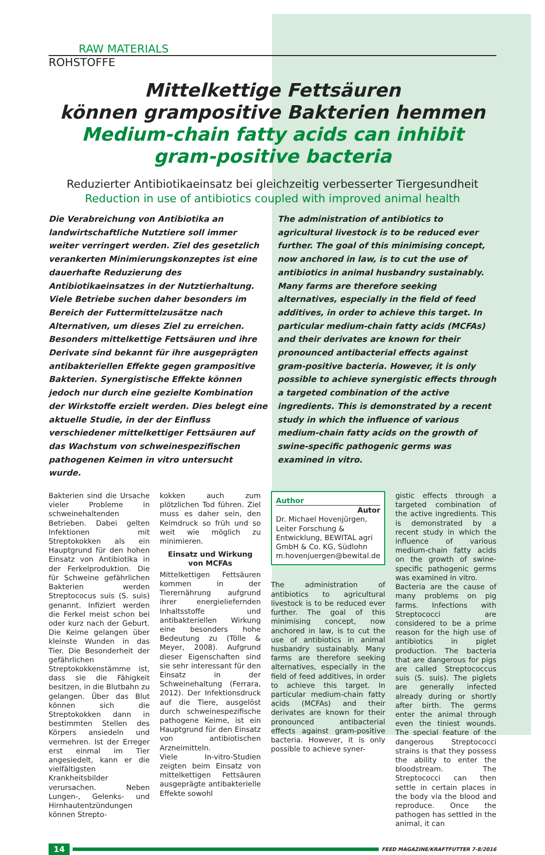RAW MATERIALS
ROHSTOFFE
Mittelkettige Fettsäuren
können grampositive Bakterien hemmen
Medium-chain fatty acids can inhibit
gram-positive bacteria
Reduzierter Antibiotikaeinsatz bei gleichzeitig verbesserter Tiergesundheit
Reduction in use of antibiotics coupled with improved animal health
Die Verabreichung von Antibiotika an landwirtschaftliche Nutztiere soll immer weiter verringert werden. Ziel des gesetzlich verankerten Minimierungskonzeptes ist eine dauerhafte Reduzierung des Antibiotikaeinsatzes in der Nutztierhaltung. Viele Betriebe suchen daher besonders im Bereich der Futtermittelzusätze nach Alternativen, um dieses Ziel zu erreichen. Besonders mittelkettige Fettsäuren und ihre Derivate sind bekannt für ihre ausgeprägten antibakteriellen Effekte gegen grampositive Bakterien. Synergistische Effekte können jedoch nur durch eine gezielte Kombination der Wirkstoffe erzielt werden. Dies belegt eine aktuelle Studie, in der der Einfluss verschiedener mittelkettiger Fettsäuren auf das Wachstum von schweinespezifischen pathogenen Keimen in vitro untersucht wurde.
The administration of antibiotics to agricultural livestock is to be reduced ever further. The goal of this minimising concept, now anchored in law, is to cut the use of antibiotics in animal husbandry sustainably. Many farms are therefore seeking alternatives, especially in the field of feed additives, in order to achieve this target. In particular medium-chain fatty acids (MCFAs) and their derivates are known for their pronounced antibacterial effects against gram-positive bacteria. However, it is only possible to achieve synergistic effects through a targeted combination of the active ingredients. This is demonstrated by a recent study in which the influence of various medium-chain fatty acids on the growth of swine-specific pathogenic germs was examined in vitro.
Bakterien sind die Ursache vieler Probleme in schweinehaltenden Betrieben. Dabei gelten Infektionen mit Streptokokken als ein Hauptgrund für den hohen Einsatz von Antibiotika in der Ferkelproduktion. Die für Schweine gefährlichen Bakterien werden Streptococus suis (S. suis) genannt. Infiziert werden die Ferkel meist schon bei oder kurz nach der Geburt. Die Keime gelangen über kleinste Wunden in das Tier. Die Besonderheit der gefährlichen Streptokokkenstämme ist, dass sie die Fähigkeit besitzen, in die Blutbahn zu gelangen. Über das Blut können sich die Streptokokken dann in bestimmten Stellen des Körpers ansiedeln und vermehren. Ist der Erreger erst einmal im Tier angesiedelt, kann er die vielfältigsten Krankheitsbilder verursachen. Neben Lungen-, Gelenks- und Hirnhautentzündungen können Strepto-
kokken auch zum plötzlichen Tod führen. Ziel muss es daher sein, den Keimdruck so früh und so weit wie möglich zu minimieren.
Einsatz und Wirkung von MCFAs
Mittelkettigen Fettsäuren kommen in der Tierernährung aufgrund ihrer energieliefernden Inhaltsstoffe und antibakteriellen Wirkung eine besonders hohe Bedeutung zu (Tölle & Meyer, 2008). Aufgrund dieser Eigenschaften sind sie sehr interessant für den Einsatz in der Schweinehaltung (Ferrara, 2012). Der Infektionsdruck auf die Tiere, ausgelöst durch schweinespezifische pathogene Keime, ist ein Hauptgrund für den Einsatz von antibiotischen Arzneimitteln.
Viele In-vitro-Studien zeigten beim Einsatz von mittelkettigen Fettsäuren ausgeprägte antibakterielle Effekte sowohl
Author
Autor
Dr. Michael Hovenjürgen, Leiter Forschung & Entwicklung, BEWITAL agri GmbH & Co. KG, Südlohn m.hovenjuergen@bewital.de
The administration of antibiotics to agricultural livestock is to be reduced ever further. The goal of this minimising concept, now anchored in law, is to cut the use of antibiotics in animal husbandry sustainably. Many farms are therefore seeking alternatives, especially in the field of feed additives, in order to achieve this target. In particular medium-chain fatty acids (MCFAs) and their derivates are known for their pronounced antibacterial effects against gram-positive bacteria. However, it is only possible to achieve syner-
gistic effects through a targeted combination of the active ingredients. This is demonstrated by a recent study in which the influence of various medium-chain fatty acids on the growth of swine-specific pathogenic germs was examined in vitro.
Bacteria are the cause of many problems on pig farms. Infections with Streptococci are considered to be a prime reason for the high use of antibiotics in piglet production. The bacteria that are dangerous for pigs are called Streptococcus suis (S. suis). The piglets are generally infected already during or shortly after birth. The germs enter the animal through even the tiniest wounds. The special feature of the dangerous Streptococci strains is that they possess the ability to enter the bloodstream. The Streptococci can then settle in certain places in the body via the blood and reproduce. Once the pathogen has settled in the animal, it can
14
FEED MAGAZINE/KRAFTFUTTER 7-8/2016